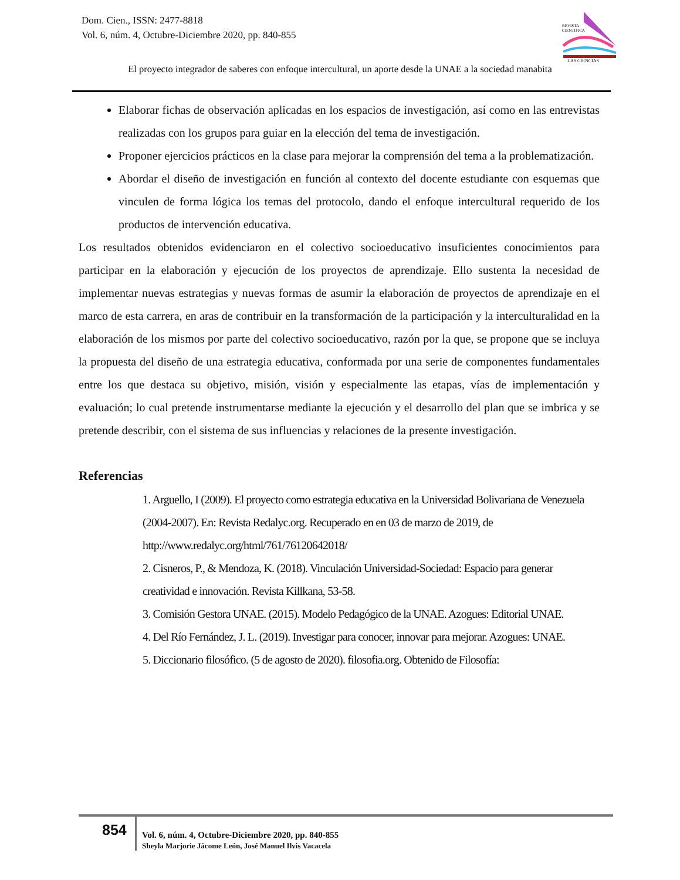Dom. Cien., ISSN: 2477-8818
Vol. 6, núm. 4, Octubre-Diciembre 2020, pp. 840-855
REVISTA
CIENTIFICA
LAS CIENCIAS
El proyecto integrador de saberes con enfoque intercultural, un aporte desde la UNAE a la sociedad manabita
Elaborar fichas de observación aplicadas en los espacios de investigación, así como en las entrevistas realizadas con los grupos para guiar en la elección del tema de investigación.
Proponer ejercicios prácticos en la clase para mejorar la comprensión del tema a la problematización.
Abordar el diseño de investigación en función al contexto del docente estudiante con esquemas que vinculen de forma lógica los temas del protocolo, dando el enfoque intercultural requerido de los productos de intervención educativa.
Los resultados obtenidos evidenciaron en el colectivo socioeducativo insuficientes conocimientos para participar en la elaboración y ejecución de los proyectos de aprendizaje. Ello sustenta la necesidad de implementar nuevas estrategias y nuevas formas de asumir la elaboración de proyectos de aprendizaje en el marco de esta carrera, en aras de contribuir en la transformación de la participación y la interculturalidad en la elaboración de los mismos por parte del colectivo socioeducativo, razón por la que, se propone que se incluya la propuesta del diseño de una estrategia educativa, conformada por una serie de componentes fundamentales entre los que destaca su objetivo, misión, visión y especialmente las etapas, vías de implementación y evaluación; lo cual pretende instrumentarse mediante la ejecución y el desarrollo del plan que se imbrica y se pretende describir, con el sistema de sus influencias y relaciones de la presente investigación.
Referencias
1. Arguello, I (2009). El proyecto como estrategia educativa en la Universidad Bolivariana de Venezuela (2004-2007). En: Revista Redalyc.org. Recuperado en en 03 de marzo de 2019, de http://www.redalyc.org/html/761/76120642018/
2. Cisneros, P., & Mendoza, K. (2018). Vinculación Universidad-Sociedad: Espacio para generar creatividad e innovación. Revista Killkana, 53-58.
3. Comisión Gestora UNAE. (2015). Modelo Pedagógico de la UNAE. Azogues: Editorial UNAE.
4. Del Río Fernández, J. L. (2019). Investigar para conocer, innovar para mejorar. Azogues: UNAE.
5. Diccionario filosófico. (5 de agosto de 2020). filosofia.org. Obtenido de Filosofía:
854
Vol. 6, núm. 4, Octubre-Diciembre 2020, pp. 840-855
Sheyla Marjorie Jácome León, José Manuel Ilvis Vacacela